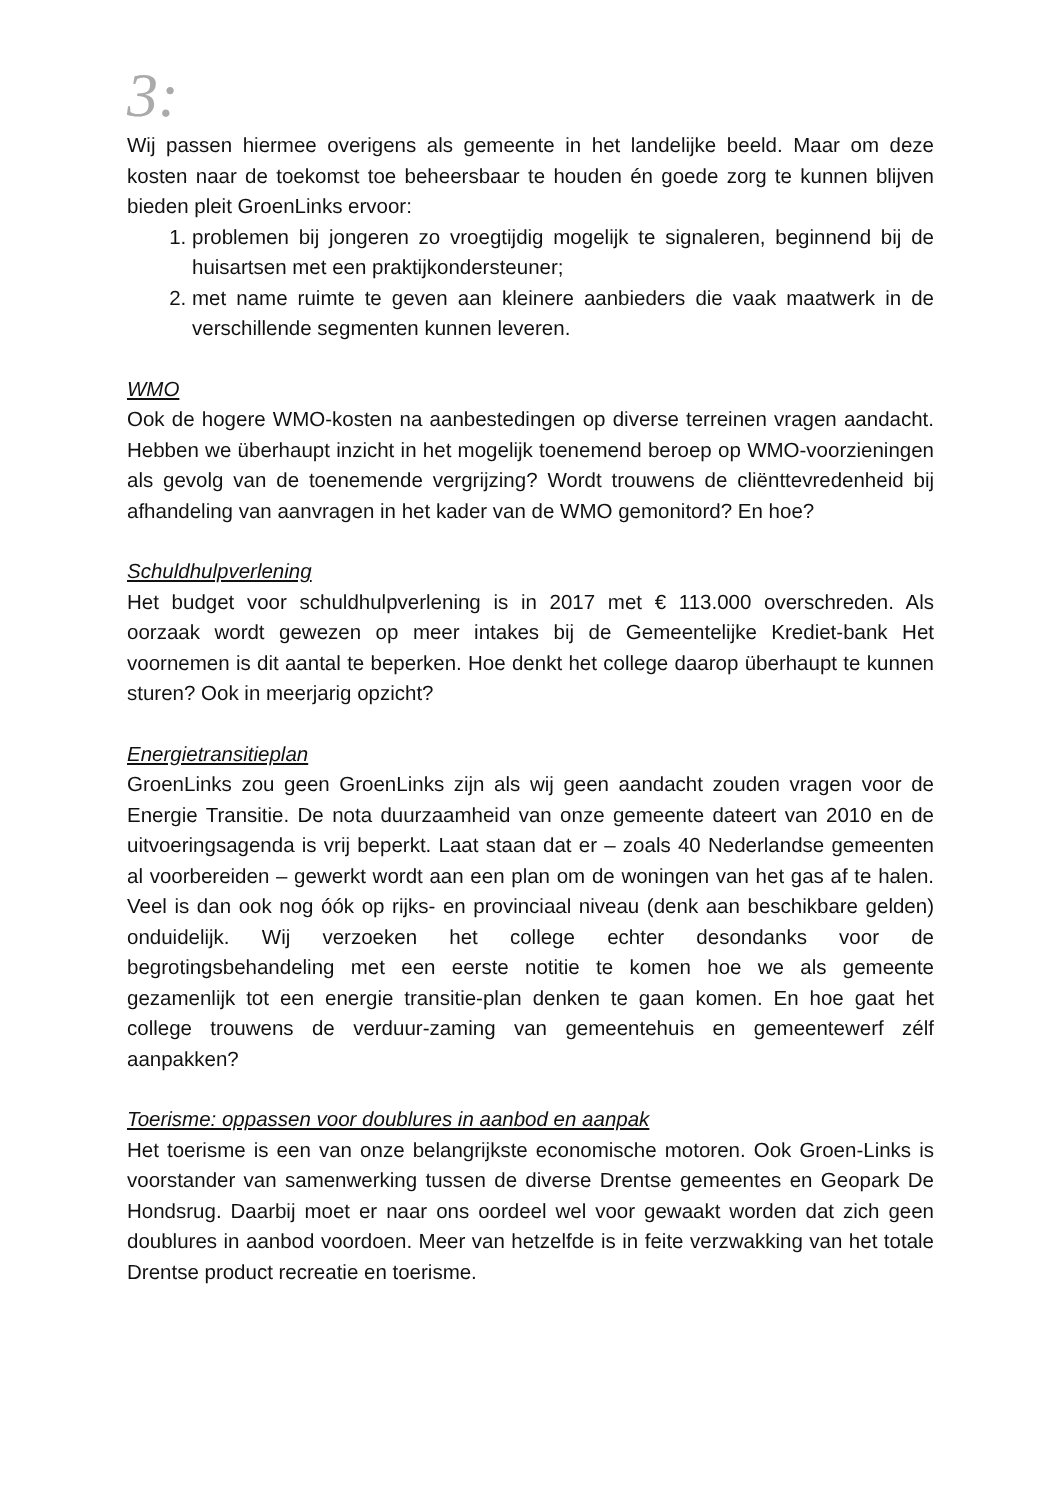3:
Wij passen hiermee overigens als gemeente in het landelijke beeld. Maar om deze kosten naar de toekomst toe beheersbaar te houden én goede zorg te kunnen blijven bieden pleit GroenLinks ervoor:
1. problemen bij jongeren zo vroegtijdig mogelijk te signaleren, beginnend bij de huisartsen met een praktijkondersteuner;
2. met name ruimte te geven aan kleinere aanbieders die vaak maatwerk in de verschillende segmenten kunnen leveren.
WMO
Ook de hogere WMO-kosten na aanbestedingen op diverse terreinen vragen aandacht. Hebben we überhaupt inzicht in het mogelijk toenemend beroep op WMO-voorzieningen als gevolg van de toenemende vergrijzing? Wordt trouwens de cliënttevredenheid bij afhandeling van aanvragen in het kader van de WMO gemonitord? En hoe?
Schuldhulpverlening
Het budget voor schuldhulpverlening is in 2017 met € 113.000 overschreden. Als oorzaak wordt gewezen op meer intakes bij de Gemeentelijke Krediet-bank Het voornemen is dit aantal te beperken. Hoe denkt het college daarop überhaupt te kunnen sturen? Ook in meerjarig opzicht?
Energietransitieplan
GroenLinks zou geen GroenLinks zijn als wij geen aandacht zouden vragen voor de Energie Transitie. De nota duurzaamheid van onze gemeente dateert van 2010 en de uitvoeringsagenda is vrij beperkt. Laat staan dat er – zoals 40 Nederlandse gemeenten al voorbereiden – gewerkt wordt aan een plan om de woningen van het gas af te halen. Veel is dan ook nog óók op rijks- en provinciaal niveau (denk aan beschikbare gelden) onduidelijk. Wij verzoeken het college echter desondanks voor de begrotingsbehandeling met een eerste notitie te komen hoe we als gemeente gezamenlijk tot een energie transitie-plan denken te gaan komen. En hoe gaat het college trouwens de verduur-zaming van gemeentehuis en gemeentewerf zélf aanpakken?
Toerisme: oppassen voor doublures in aanbod en aanpak
Het toerisme is een van onze belangrijkste economische motoren. Ook Groen-Links is voorstander van samenwerking tussen de diverse Drentse gemeentes en Geopark De Hondsrug. Daarbij moet er naar ons oordeel wel voor gewaakt worden dat zich geen doublures in aanbod voordoen. Meer van hetzelfde is in feite verzwakking van het totale Drentse product recreatie en toerisme.